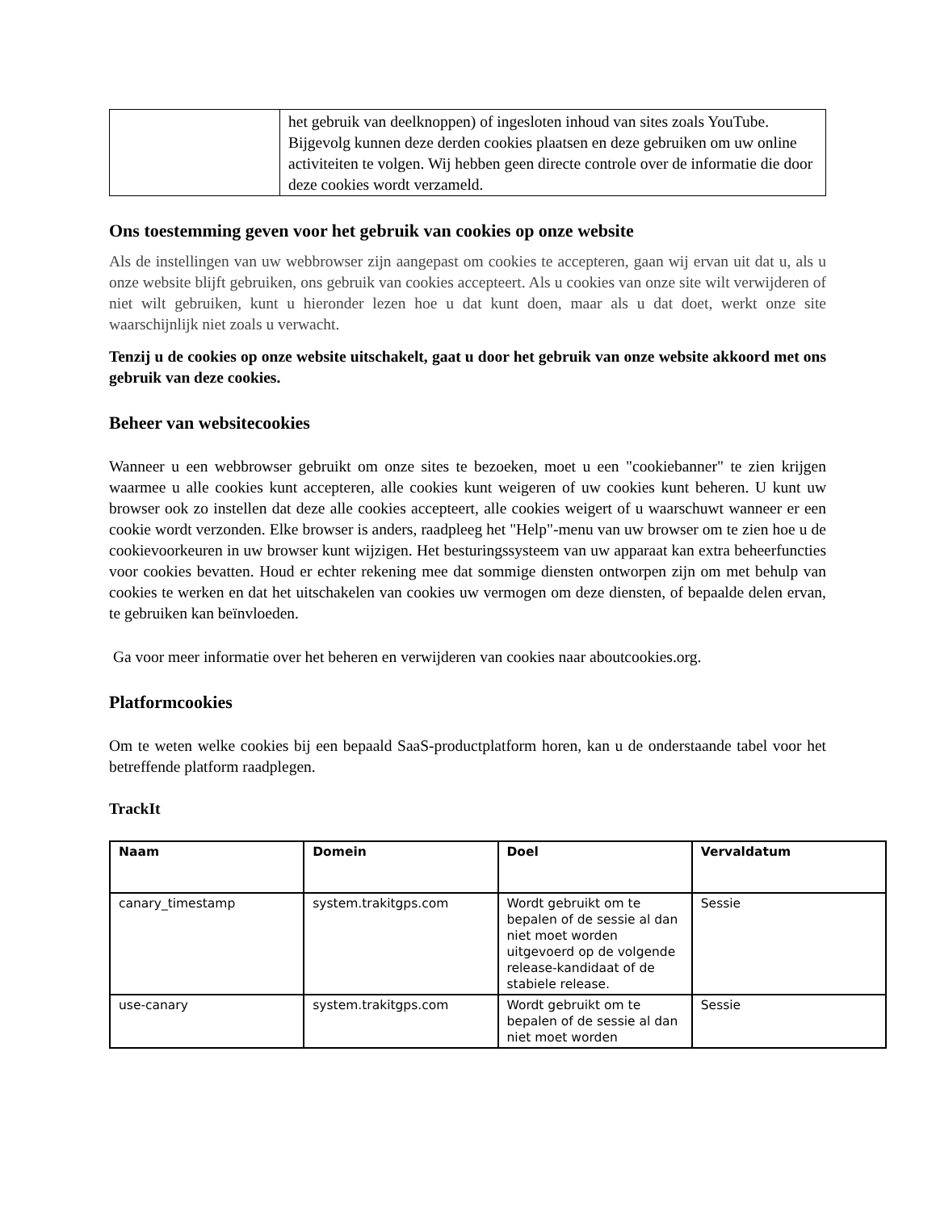| | het gebruik van deelknoppen) of ingesloten inhoud van sites zoals YouTube. Bijgevolg kunnen deze derden cookies plaatsen en deze gebruiken om uw online activiteiten te volgen. Wij hebben geen directe controle over de informatie die door deze cookies wordt verzameld. |
Ons toestemming geven voor het gebruik van cookies op onze website
Als de instellingen van uw webbrowser zijn aangepast om cookies te accepteren, gaan wij ervan uit dat u, als u onze website blijft gebruiken, ons gebruik van cookies accepteert. Als u cookies van onze site wilt verwijderen of niet wilt gebruiken, kunt u hieronder lezen hoe u dat kunt doen, maar als u dat doet, werkt onze site waarschijnlijk niet zoals u verwacht.
Tenzij u de cookies op onze website uitschakelt, gaat u door het gebruik van onze website akkoord met ons gebruik van deze cookies.
Beheer van websitecookies
Wanneer u een webbrowser gebruikt om onze sites te bezoeken, moet u een "cookiebanner" te zien krijgen waarmee u alle cookies kunt accepteren, alle cookies kunt weigeren of uw cookies kunt beheren. U kunt uw browser ook zo instellen dat deze alle cookies accepteert, alle cookies weigert of u waarschuwt wanneer er een cookie wordt verzonden. Elke browser is anders, raadpleeg het "Help"-menu van uw browser om te zien hoe u de cookievoorkeuren in uw browser kunt wijzigen. Het besturingssysteem van uw apparaat kan extra beheerfuncties voor cookies bevatten. Houd er echter rekening mee dat sommige diensten ontworpen zijn om met behulp van cookies te werken en dat het uitschakelen van cookies uw vermogen om deze diensten, of bepaalde delen ervan, te gebruiken kan beïnvloeden.
Ga voor meer informatie over het beheren en verwijderen van cookies naar aboutcookies.org.
Platformcookies
Om te weten welke cookies bij een bepaald SaaS-productplatform horen, kan u de onderstaande tabel voor het betreffende platform raadplegen.
TrackIt
| Naam | Domein | Doel | Vervaldatum |
| --- | --- | --- | --- |
| canary_timestamp | system.trakitgps.com | Wordt gebruikt om te bepalen of de sessie al dan niet moet worden uitgevoerd op de volgende release-kandidaat of de stabiele release. | Sessie |
| use-canary | system.trakitgps.com | Wordt gebruikt om te bepalen of de sessie al dan niet moet worden | Sessie |